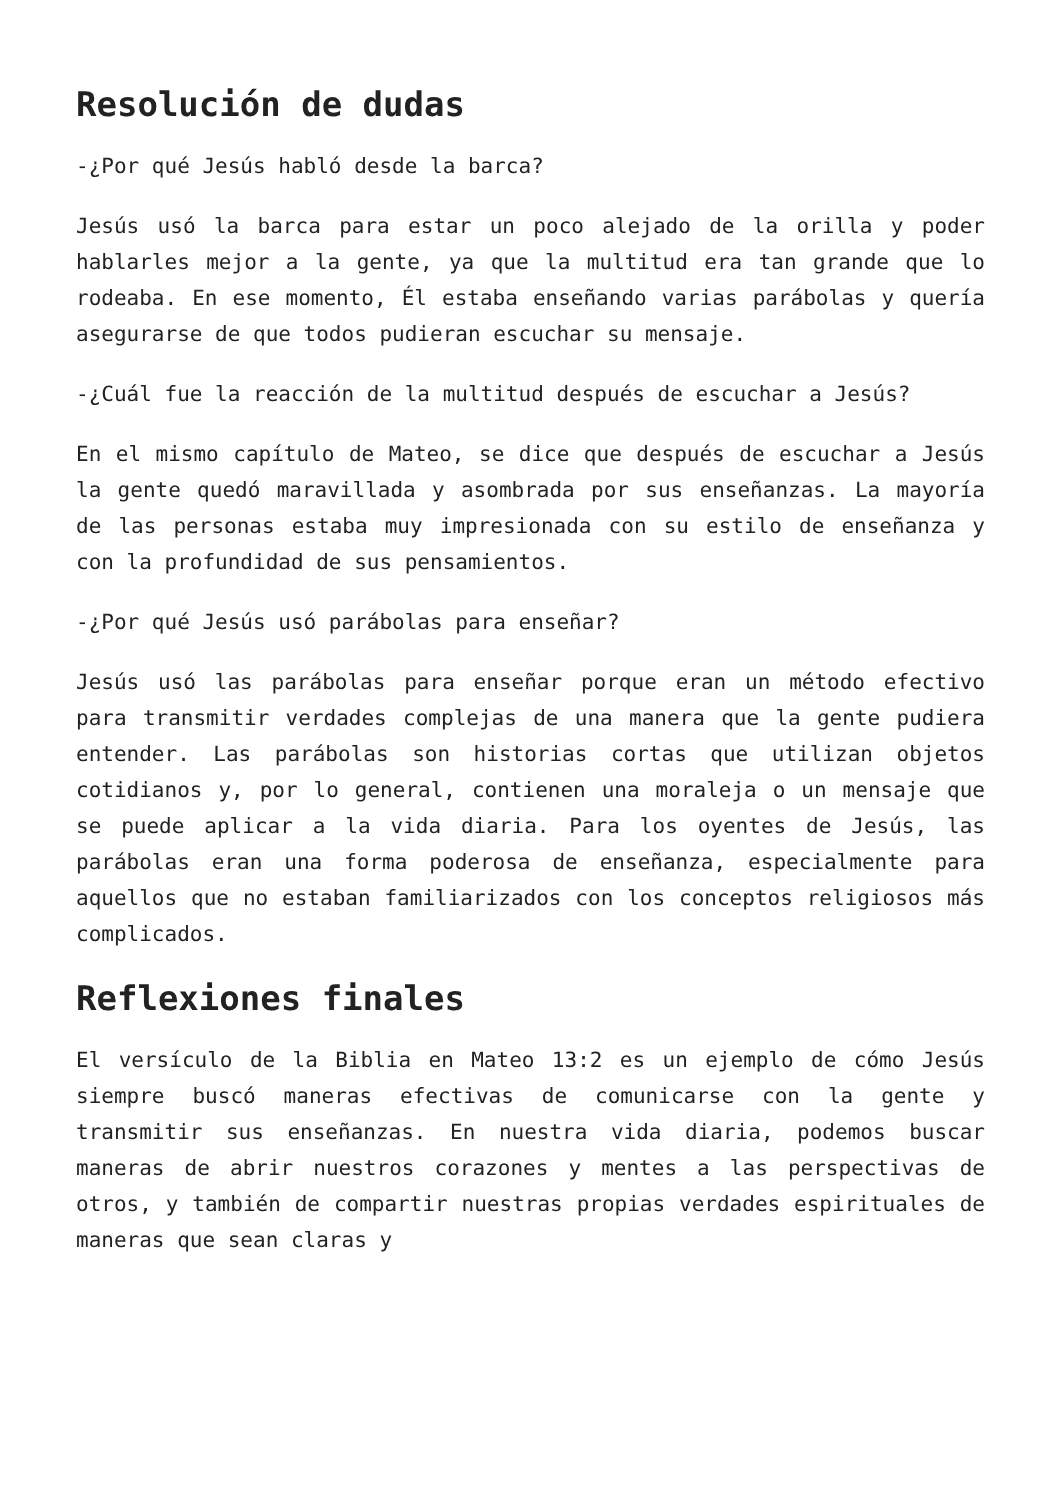Resolución de dudas
-¿Por qué Jesús habló desde la barca?
Jesús usó la barca para estar un poco alejado de la orilla y poder hablarles mejor a la gente, ya que la multitud era tan grande que lo rodeaba. En ese momento, Él estaba enseñando varias parábolas y quería asegurarse de que todos pudieran escuchar su mensaje.
-¿Cuál fue la reacción de la multitud después de escuchar a Jesús?
En el mismo capítulo de Mateo, se dice que después de escuchar a Jesús la gente quedó maravillada y asombrada por sus enseñanzas. La mayoría de las personas estaba muy impresionada con su estilo de enseñanza y con la profundidad de sus pensamientos.
-¿Por qué Jesús usó parábolas para enseñar?
Jesús usó las parábolas para enseñar porque eran un método efectivo para transmitir verdades complejas de una manera que la gente pudiera entender. Las parábolas son historias cortas que utilizan objetos cotidianos y, por lo general, contienen una moraleja o un mensaje que se puede aplicar a la vida diaria. Para los oyentes de Jesús, las parábolas eran una forma poderosa de enseñanza, especialmente para aquellos que no estaban familiarizados con los conceptos religiosos más complicados.
Reflexiones finales
El versículo de la Biblia en Mateo 13:2 es un ejemplo de cómo Jesús siempre buscó maneras efectivas de comunicarse con la gente y transmitir sus enseñanzas. En nuestra vida diaria, podemos buscar maneras de abrir nuestros corazones y mentes a las perspectivas de otros, y también de compartir nuestras propias verdades espirituales de maneras que sean claras y